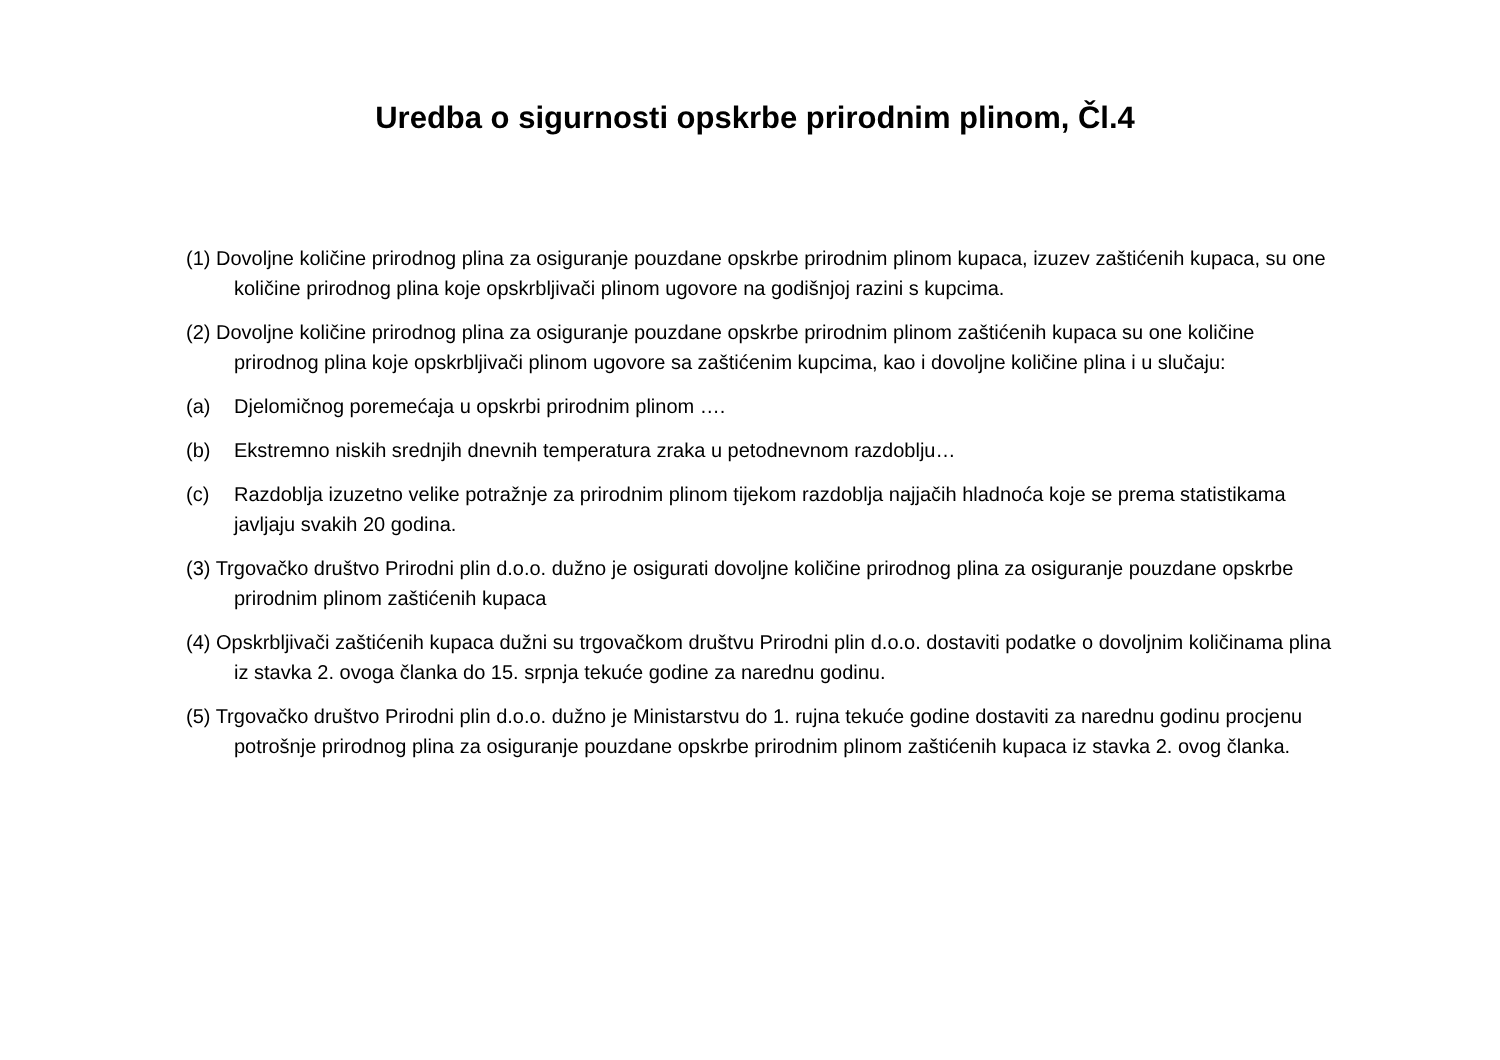Uredba o sigurnosti opskrbe prirodnim plinom, Čl.4
(1) Dovoljne količine prirodnog plina za osiguranje pouzdane opskrbe prirodnim plinom kupaca, izuzev zaštićenih kupaca, su one količine prirodnog plina koje opskrbljivači plinom ugovore na godišnjoj razini s kupcima.
(2) Dovoljne količine prirodnog plina za osiguranje pouzdane opskrbe prirodnim plinom zaštićenih kupaca su one količine prirodnog plina koje opskrbljivači plinom ugovore sa zaštićenim kupcima, kao i dovoljne količine plina i u slučaju:
(a) Djelomičnog poremećaja u opskrbi prirodnim plinom ….
(b) Ekstremno niskih srednjih dnevnih temperatura zraka u petodnevnom razdoblju…
(c) Razdoblja izuzetno velike potražnje za prirodnim plinom tijekom razdoblja najjačih hladnoća koje se prema statistikama javljaju svakih 20 godina.
(3) Trgovačko društvo Prirodni plin d.o.o. dužno je osigurati dovoljne količine prirodnog plina za osiguranje pouzdane opskrbe prirodnim plinom zaštićenih kupaca
(4) Opskrbljivači zaštićenih kupaca dužni su trgovačkom društvu Prirodni plin d.o.o. dostaviti podatke o dovoljnim količinama plina iz stavka 2. ovoga članka do 15. srpnja tekuće godine za narednu godinu.
(5) Trgovačko društvo Prirodni plin d.o.o. dužno je Ministarstvu do 1. rujna tekuće godine dostaviti za narednu godinu procjenu potrošnje prirodnog plina za osiguranje pouzdane opskrbe prirodnim plinom zaštićenih kupaca iz stavka 2. ovog članka.